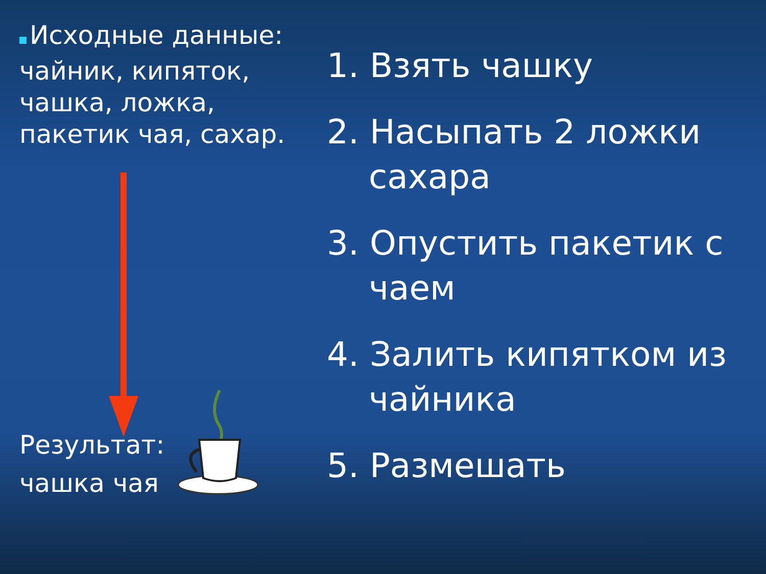Исходные данные:
чайник, кипяток, чашка, ложка, пакетик чая, сахар.
Результат:
чашка чая
1. Взять чашку
2. Насыпать 2 ложки сахара
3. Опустить пакетик с чаем
4. Залить кипятком из чайника
5. Размешать